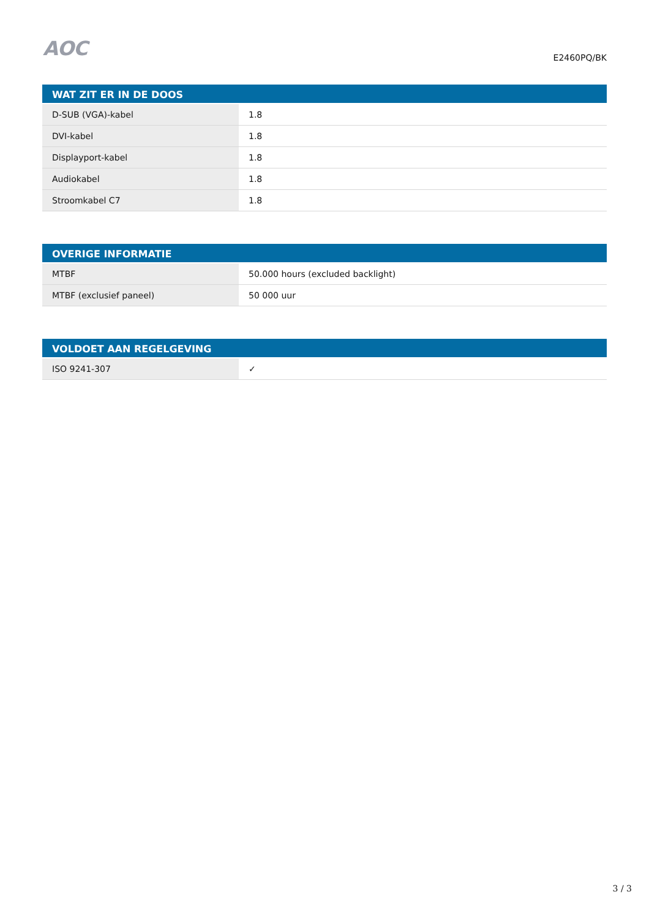AOC
E2460PQ/BK
| WAT ZIT ER IN DE DOOS | |
| --- | --- |
| D-SUB (VGA)-kabel | 1.8 |
| DVI-kabel | 1.8 |
| Displayport-kabel | 1.8 |
| Audiokabel | 1.8 |
| Stroomkabel C7 | 1.8 |
| OVERIGE INFORMATIE | |
| --- | --- |
| MTBF | 50.000 hours (excluded backlight) |
| MTBF (exclusief paneel) | 50 000 uur |
| VOLDOET AAN REGELGEVING | |
| --- | --- |
| ISO 9241-307 | ✓ |
3 / 3